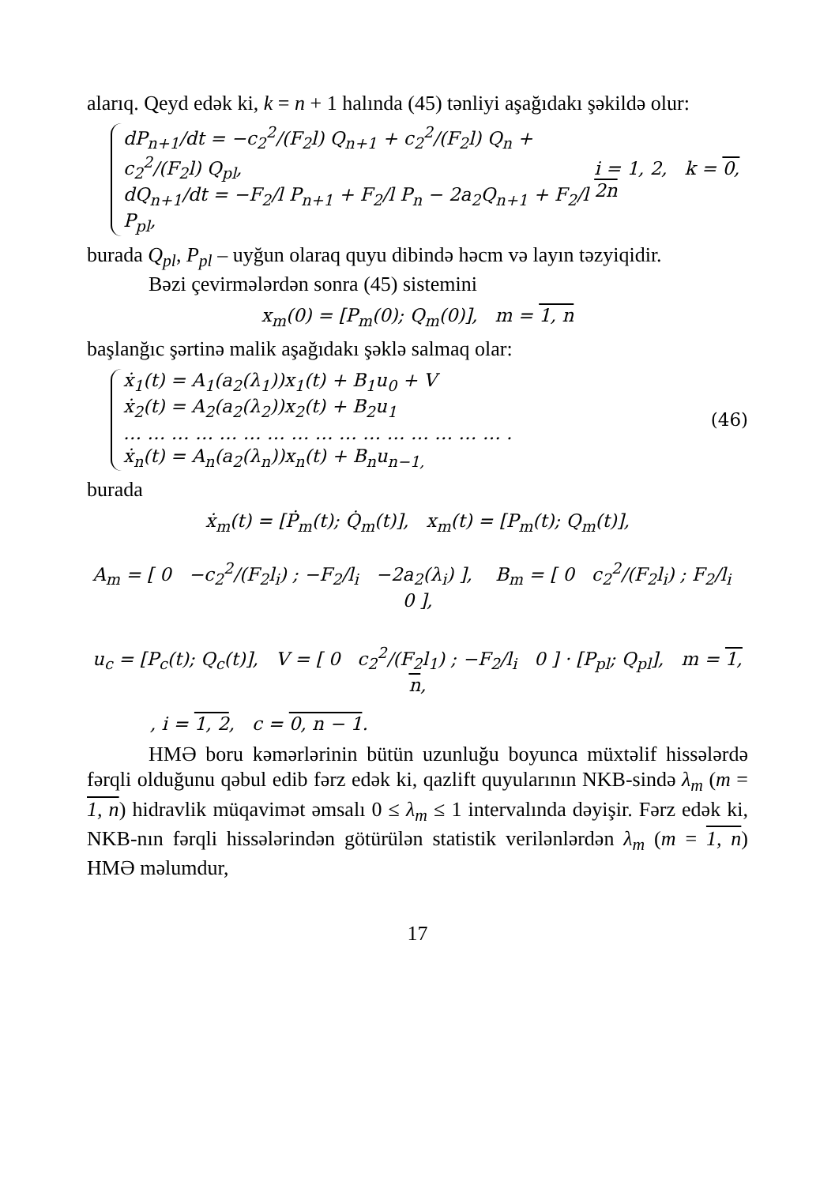alarıq. Qeyd edək ki, k = n + 1 halında (45) tənliyi aşağıdakı şəkildə olur:
dP<sub>n+1</sub>/dt = −c<sub>2</sub><sup>2</sup>/(F<sub>2</sub>l) Q<sub>n+1</sub> + c<sub>2</sub><sup>2</sup>/(F<sub>2</sub>l) Q<sub>n</sub> + c<sub>2</sub><sup>2</sup>/(F<sub>2</sub>l) Q<sub>pl</sub>,
dQ<sub>n+1</sub>/dt = −F<sub>2</sub>/l P<sub>n+1</sub> + F<sub>2</sub>/l P<sub>n</sub> − 2a<sub>2</sub>Q<sub>n+1</sub> + F<sub>2</sub>/l P<sub>pl</sub>,
i = 1, 2, k = 0, 2n
burada Q<sub>pl</sub>, P<sub>pl</sub> – uyğun olaraq quyu dibində həcm və layın təzyiqidir.
Bəzi çevirmələrdən sonra (45) sistemini
x<sub>m</sub>(0) = [P<sub>m</sub>(0); Q<sub>m</sub>(0)], m = 1, n
başlanğıc şərtinə malik aşağıdakı şəklə salmaq olar:
ẋ<sub>1</sub>(t) = A<sub>1</sub>(a<sub>2</sub>(λ<sub>1</sub>))x<sub>1</sub>(t) + B<sub>1</sub>u<sub>0</sub> + V
ẋ<sub>2</sub>(t) = A<sub>2</sub>(a<sub>2</sub>(λ<sub>2</sub>))x<sub>2</sub>(t) + B<sub>2</sub>u<sub>1</sub>
… … … … … … … … … … … … … … … … .
ẋ<sub>n</sub>(t) = A<sub>n</sub>(a<sub>2</sub>(λ<sub>n</sub>))x<sub>n</sub>(t) + B<sub>n</sub>u<sub>n−1,</sub>
(46)
burada
ẋ<sub>m</sub>(t) = [Ṗ<sub>m</sub>(t); Q̇<sub>m</sub>(t)], x<sub>m</sub>(t) = [P<sub>m</sub>(t); Q<sub>m</sub>(t)],
A<sub>m</sub> = [ 0 −c<sub>2</sub><sup>2</sup>/(F<sub>2</sub>l<sub>i</sub>) ; −F<sub>2</sub>/l<sub>i</sub> −2a<sub>2</sub>(λ<sub>i</sub>) ], B<sub>m</sub> = [ 0 c<sub>2</sub><sup>2</sup>/(F<sub>2</sub>l<sub>i</sub>) ; F<sub>2</sub>/l<sub>i</sub> 0 ],
u<sub>c</sub> = [P<sub>c</sub>(t); Q<sub>c</sub>(t)], V = [ 0 c<sub>2</sub><sup>2</sup>/(F<sub>2</sub>l<sub>1</sub>) ; −F<sub>2</sub>/l<sub>i</sub> 0 ] · [P<sub>pl</sub>; Q<sub>pl</sub>], m = 1, n,
, i = 1, 2, c = 0, n − 1.
HMƏ boru kəmərlərinin bütün uzunluğu boyunca müxtəlif hissələrdə fərqli olduğunu qəbul edib fərz edək ki, qazlift quyularının NKB-sində λ<sub>m</sub> (m = 1, n) hidravlik müqavimət əmsalı 0 ≤ λ<sub>m</sub> ≤ 1 intervalında dəyişir. Fərz edək ki, NKB-nın fərqli hissələrindən götürülən statistik verilənlərdən λ<sub>m</sub> (m = 1, n) HMƏ məlumdur,
17